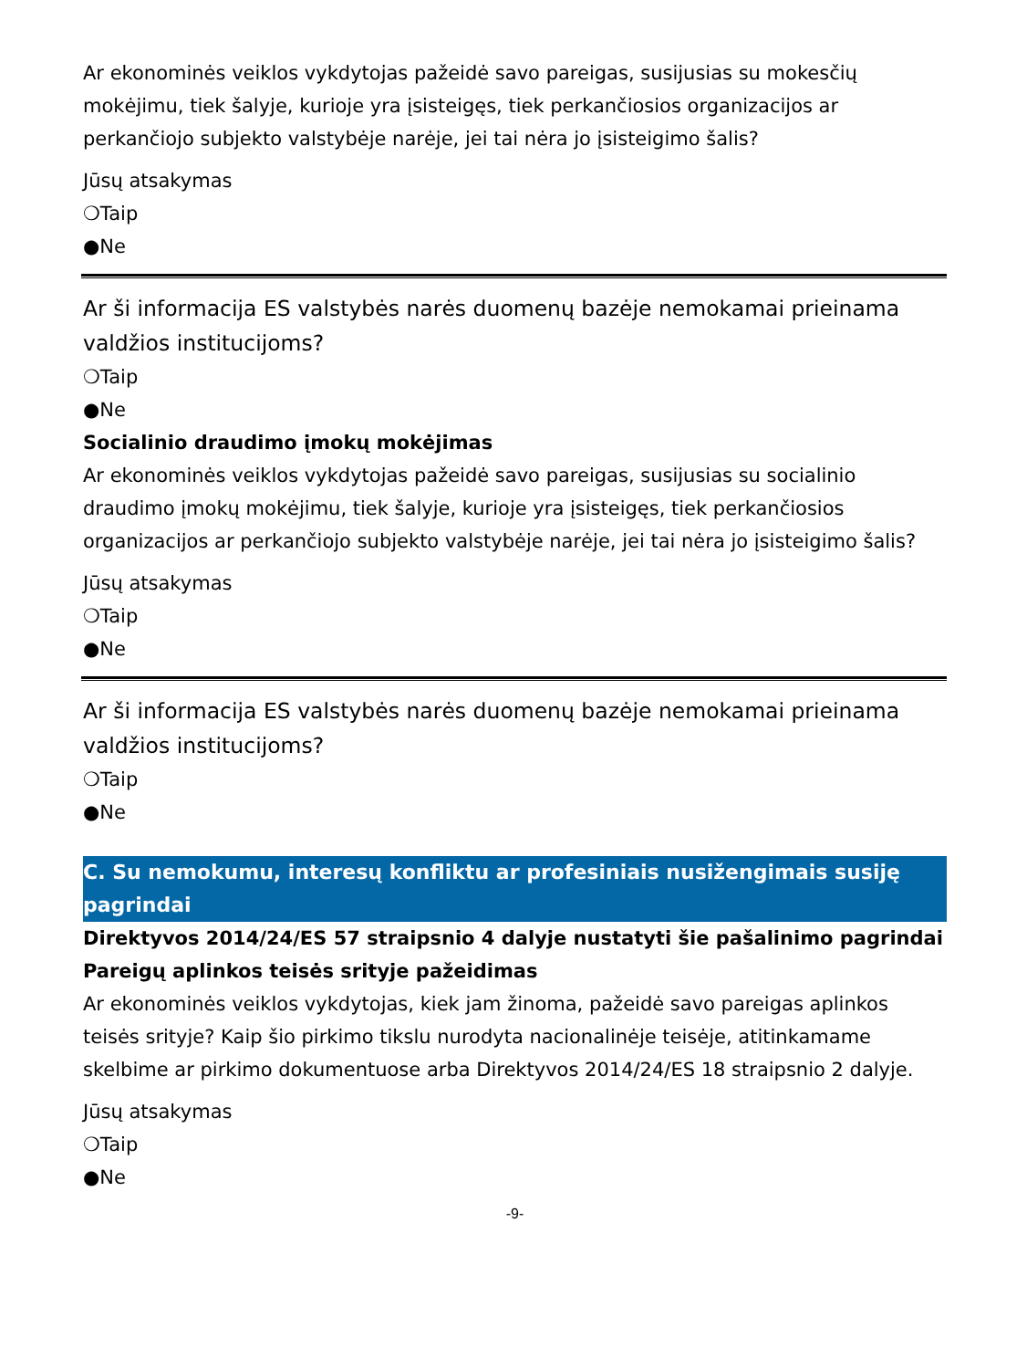Ar ekonominės veiklos vykdytojas pažeidė savo pareigas, susijusias su mokesčių mokėjimu, tiek šalyje, kurioje yra įsisteigęs, tiek perkančiosios organizacijos ar perkančiojo subjekto valstybėje narėje, jei tai nėra jo įsisteigimo šalis?
Jūsų atsakymas
❍Taip
●Ne
Ar ši informacija ES valstybės narės duomenų bazėje nemokamai prieinama valdžios institucijoms?
❍Taip
●Ne
Socialinio draudimo įmokų mokėjimas
Ar ekonominės veiklos vykdytojas pažeidė savo pareigas, susijusias su socialinio draudimo įmokų mokėjimu, tiek šalyje, kurioje yra įsisteigęs, tiek perkančiosios organizacijos ar perkančiojo subjekto valstybėje narėje, jei tai nėra jo įsisteigimo šalis?
Jūsų atsakymas
❍Taip
●Ne
Ar ši informacija ES valstybės narės duomenų bazėje nemokamai prieinama valdžios institucijoms?
❍Taip
●Ne
C. Su nemokumu, interesų konfliktu ar profesiniais nusižengimais susiję pagrindai
Direktyvos 2014/24/ES 57 straipsnio 4 dalyje nustatyti šie pašalinimo pagrindai
Pareigų aplinkos teisės srityje pažeidimas
Ar ekonominės veiklos vykdytojas, kiek jam žinoma, pažeidė savo pareigas aplinkos teisės srityje? Kaip šio pirkimo tikslu nurodyta nacionalinėje teisėje, atitinkamame skelbime ar pirkimo dokumentuose arba Direktyvos 2014/24/ES 18 straipsnio 2 dalyje.
Jūsų atsakymas
❍Taip
●Ne
-9-